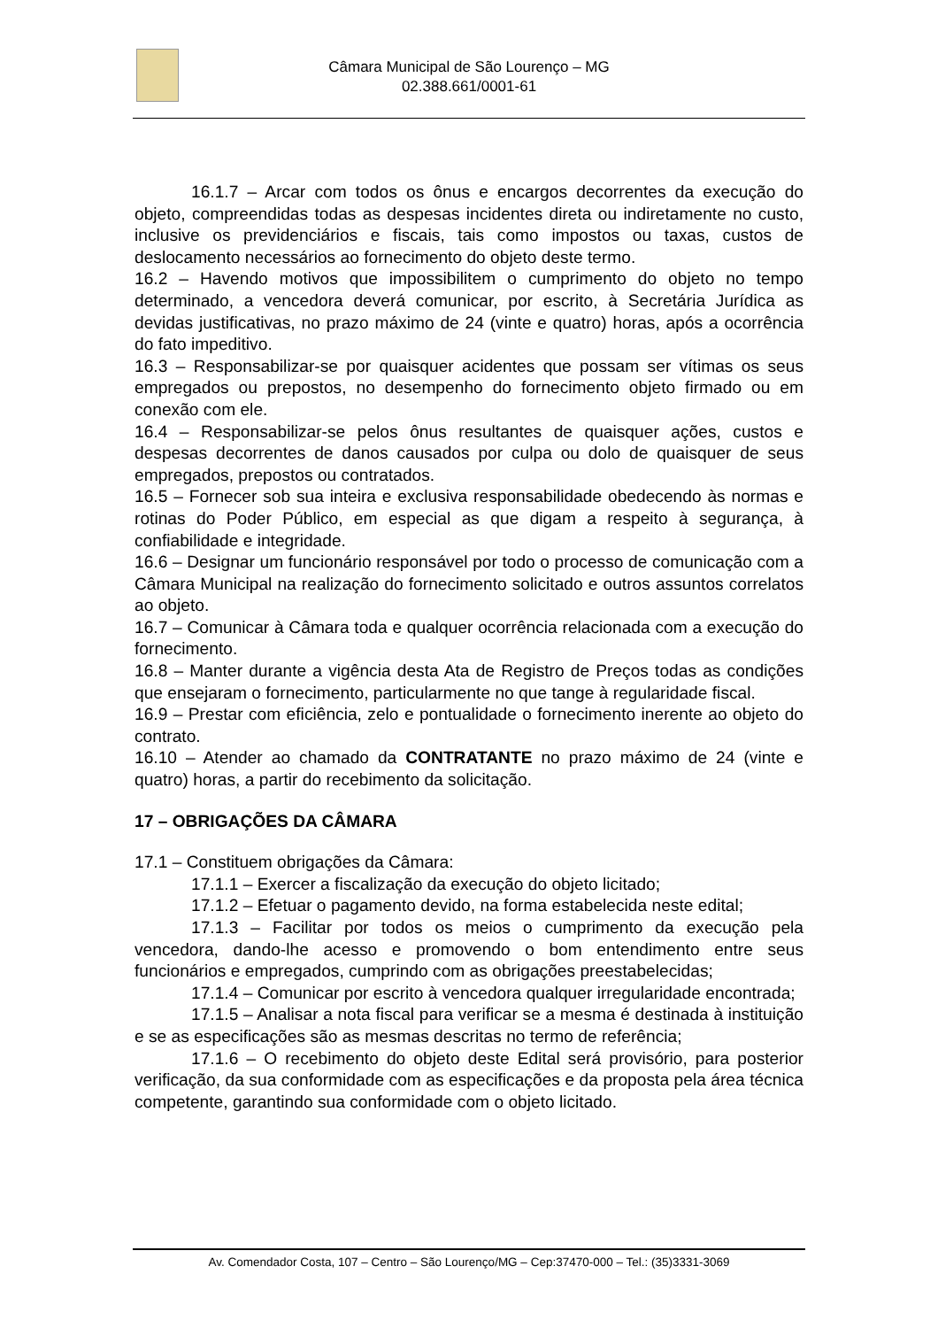Câmara Municipal de São Lourenço – MG
02.388.661/0001-61
16.1.7 – Arcar com todos os ônus e encargos decorrentes da execução do objeto, compreendidas todas as despesas incidentes direta ou indiretamente no custo, inclusive os previdenciários e fiscais, tais como impostos ou taxas, custos de deslocamento necessários ao fornecimento do objeto deste termo.
16.2 – Havendo motivos que impossibilitem o cumprimento do objeto no tempo determinado, a vencedora deverá comunicar, por escrito, à Secretária Jurídica as devidas justificativas, no prazo máximo de 24 (vinte e quatro) horas, após a ocorrência do fato impeditivo.
16.3 – Responsabilizar-se por quaisquer acidentes que possam ser vítimas os seus empregados ou prepostos, no desempenho do fornecimento objeto firmado ou em conexão com ele.
16.4 – Responsabilizar-se pelos ônus resultantes de quaisquer ações, custos e despesas decorrentes de danos causados por culpa ou dolo de quaisquer de seus empregados, prepostos ou contratados.
16.5 – Fornecer sob sua inteira e exclusiva responsabilidade obedecendo às normas e rotinas do Poder Público, em especial as que digam a respeito à segurança, à confiabilidade e integridade.
16.6 – Designar um funcionário responsável por todo o processo de comunicação com a Câmara Municipal na realização do fornecimento solicitado e outros assuntos correlatos ao objeto.
16.7 – Comunicar à Câmara toda e qualquer ocorrência relacionada com a execução do fornecimento.
16.8 – Manter durante a vigência desta Ata de Registro de Preços todas as condições que ensejaram o fornecimento, particularmente no que tange à regularidade fiscal.
16.9 – Prestar com eficiência, zelo e pontualidade o fornecimento inerente ao objeto do contrato.
16.10 – Atender ao chamado da CONTRATANTE no prazo máximo de 24 (vinte e quatro) horas, a partir do recebimento da solicitação.
17 – OBRIGAÇÕES DA CÂMARA
17.1 – Constituem obrigações da Câmara:
17.1.1 – Exercer a fiscalização da execução do objeto licitado;
17.1.2 – Efetuar o pagamento devido, na forma estabelecida neste edital;
17.1.3 – Facilitar por todos os meios o cumprimento da execução pela vencedora, dando-lhe acesso e promovendo o bom entendimento entre seus funcionários e empregados, cumprindo com as obrigações preestabelecidas;
17.1.4 – Comunicar por escrito à vencedora qualquer irregularidade encontrada;
17.1.5 – Analisar a nota fiscal para verificar se a mesma é destinada à instituição e se as especificações são as mesmas descritas no termo de referência;
17.1.6 – O recebimento do objeto deste Edital será provisório, para posterior verificação, da sua conformidade com as especificações e da proposta pela área técnica competente, garantindo sua conformidade com o objeto licitado.
Av. Comendador Costa, 107 – Centro – São Lourenço/MG – Cep:37470-000 – Tel.: (35)3331-3069